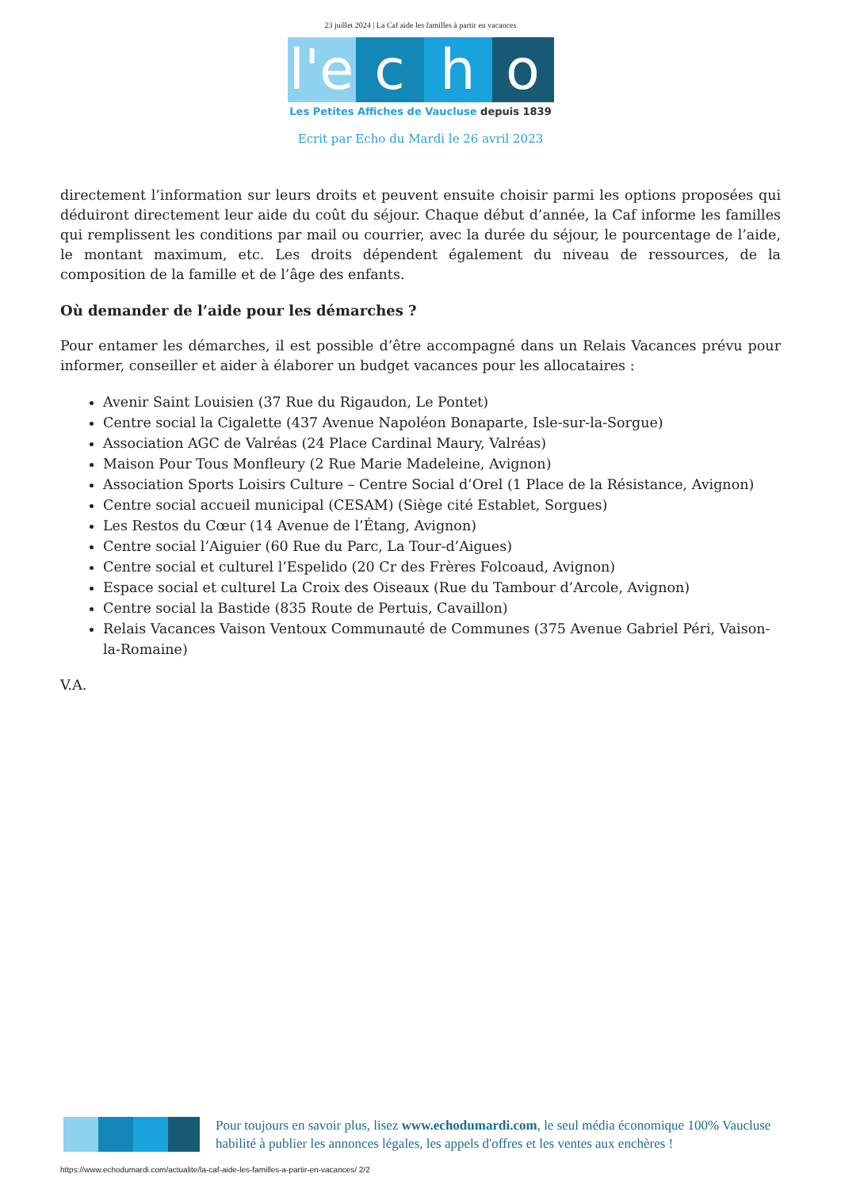23 juillet 2024 | La Caf aide les familles à partir en vacances
l'e
c
h
o
Les Petites Affiches de Vaucluse depuis 1839
Ecrit par Echo du Mardi le 26 avril 2023
directement l’information sur leurs droits et peuvent ensuite choisir parmi les options proposées qui déduiront directement leur aide du coût du séjour. Chaque début d’année, la Caf informe les familles qui remplissent les conditions par mail ou courrier, avec la durée du séjour, le pourcentage de l’aide, le montant maximum, etc. Les droits dépendent également du niveau de ressources, de la composition de la famille et de l’âge des enfants.
Où demander de l’aide pour les démarches ?
Pour entamer les démarches, il est possible d’être accompagné dans un Relais Vacances prévu pour informer, conseiller et aider à élaborer un budget vacances pour les allocataires :
Avenir Saint Louisien (37 Rue du Rigaudon, Le Pontet)
Centre social la Cigalette (437 Avenue Napoléon Bonaparte, Isle-sur-la-Sorgue)
Association AGC de Valréas (24 Place Cardinal Maury, Valréas)
Maison Pour Tous Monfleury (2 Rue Marie Madeleine, Avignon)
Association Sports Loisirs Culture – Centre Social d’Orel (1 Place de la Résistance, Avignon)
Centre social accueil municipal (CESAM) (Siège cité Establet, Sorgues)
Les Restos du Cœur (14 Avenue de l’Étang, Avignon)
Centre social l’Aiguier (60 Rue du Parc, La Tour-d’Aigues)
Centre social et culturel l’Espelido (20 Cr des Frères Folcoaud, Avignon)
Espace social et culturel La Croix des Oiseaux (Rue du Tambour d’Arcole, Avignon)
Centre social la Bastide (835 Route de Pertuis, Cavaillon)
Relais Vacances Vaison Ventoux Communauté de Communes (375 Avenue Gabriel Péri, Vaison-la-Romaine)
V.A.
Pour toujours en savoir plus, lisez www.echodumardi.com, le seul média économique 100% Vaucluse habilité à publier les annonces légales, les appels d'offres et les ventes aux enchères !
https://www.echodumardi.com/actualite/la-caf-aide-les-familles-a-partir-en-vacances/ 2/2